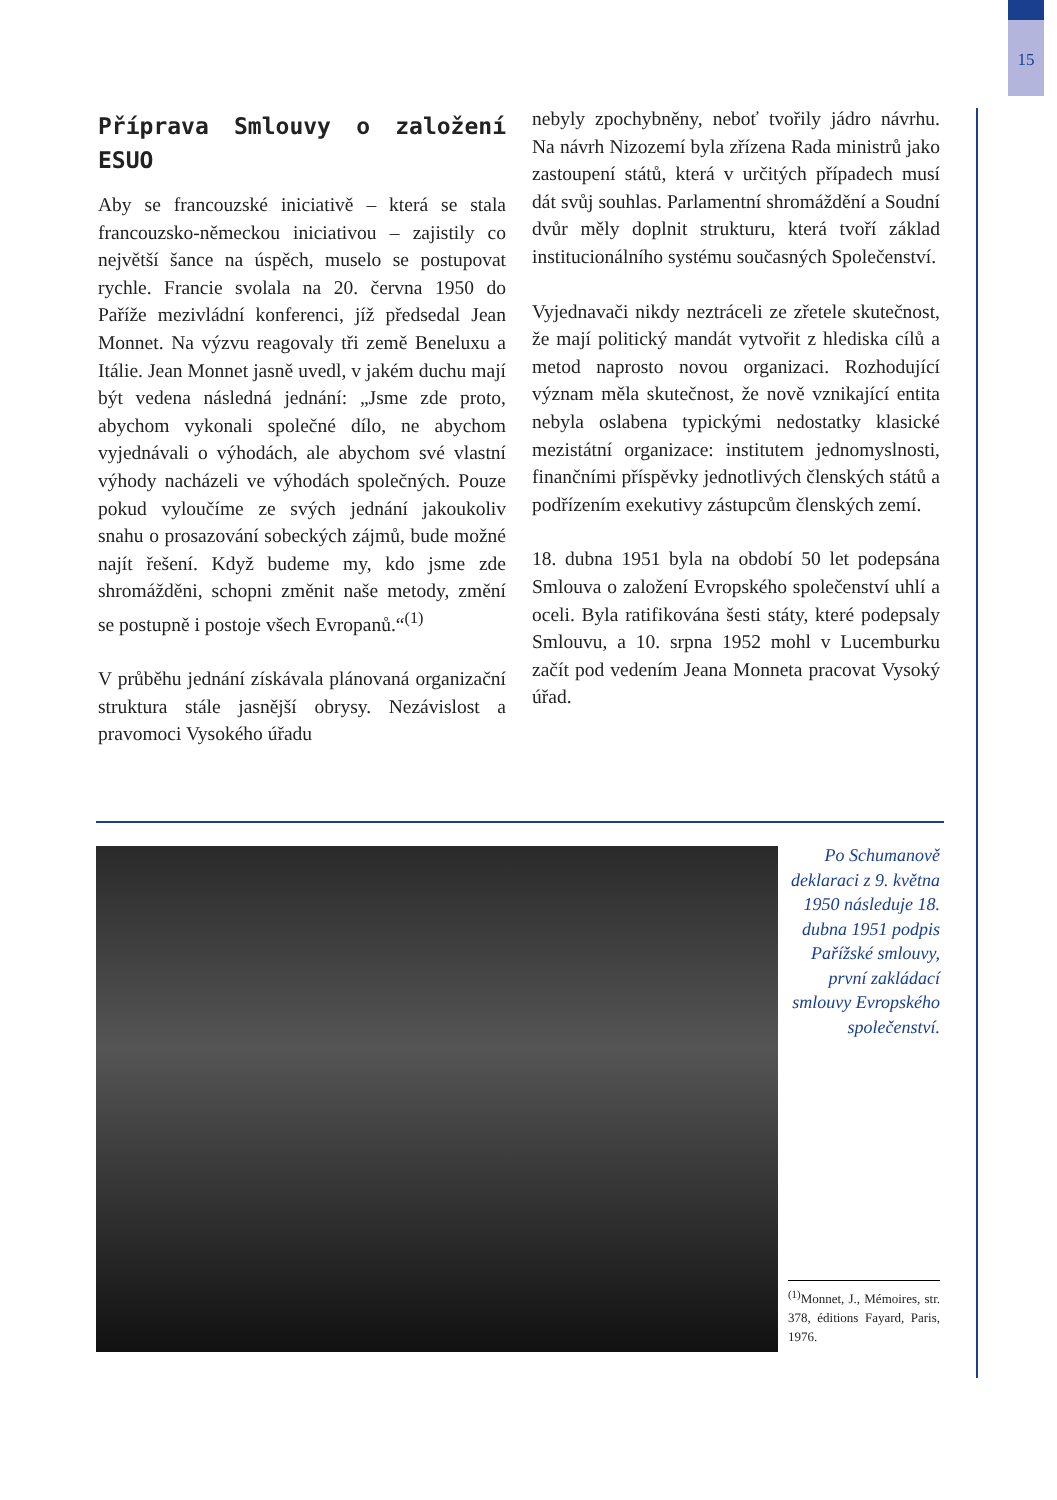15
Příprava Smlouvy o založení ESUO
Aby se francouzské iniciativě – která se stala francouzsko-německou iniciativou – zajistily co největší šance na úspěch, muselo se postupovat rychle. Francie svolala na 20. června 1950 do Paříže mezivládní konferenci, jíž předsedal Jean Monnet. Na výzvu reagovaly tři země Beneluxu a Itálie. Jean Monnet jasně uvedl, v jakém duchu mají být vedena následná jednání: „Jsme zde proto, abychom vykonali společné dílo, ne abychom vyjednávali o výhodách, ale abychom své vlastní výhody nacházeli ve výhodách společných. Pouze pokud vyloučíme ze svých jednání jakoukoliv snahu o prosazování sobeckých zájmů, bude možné najít řešení. Když budeme my, kdo jsme zde shromážděni, schopni změnit naše metody, změní se postupně i postoje všech Evropanů.“<sup>(1)</sup>
V průběhu jednání získávala plánovaná organizační struktura stále jasnější obrysy. Nezávislost a pravomoci Vysokého úřadu
nebyly zpochybněny, neboť tvořily jádro návrhu. Na návrh Nizozemí byla zřízena Rada ministrů jako zastoupení států, která v určitých případech musí dát svůj souhlas. Parlamentní shromáždění a Soudní dvůr měly doplnit strukturu, která tvoří základ institucionálního systému současných Společenství.
Vyjednavači nikdy neztráceli ze zřetele skutečnost, že mají politický mandát vytvořit z hlediska cílů a metod naprosto novou organizaci. Rozhodující význam měla skutečnost, že nově vznikající entita nebyla oslabena typickými nedostatky klasické mezistátní organizace: institutem jednomyslnosti, finančními příspěvky jednotlivých členských států a podřízením exekutivy zástupcům členských zemí.
18. dubna 1951 byla na období 50 let podepsána Smlouva o založení Evropského společenství uhlí a oceli. Byla ratifikována šesti státy, které podepsaly Smlouvu, a 10. srpna 1952 mohl v Lucemburku začít pod vedením Jeana Monneta pracovat Vysoký úřad.
Po Schumanově deklaraci z 9. května 1950 následuje 18. dubna 1951 podpis Pařížské smlouvy, první zakládací smlouvy Evropského společenství.
<sup>(1)</sup> Monnet, J., Mémoires, str. 378, éditions Fayard, Paris, 1976.